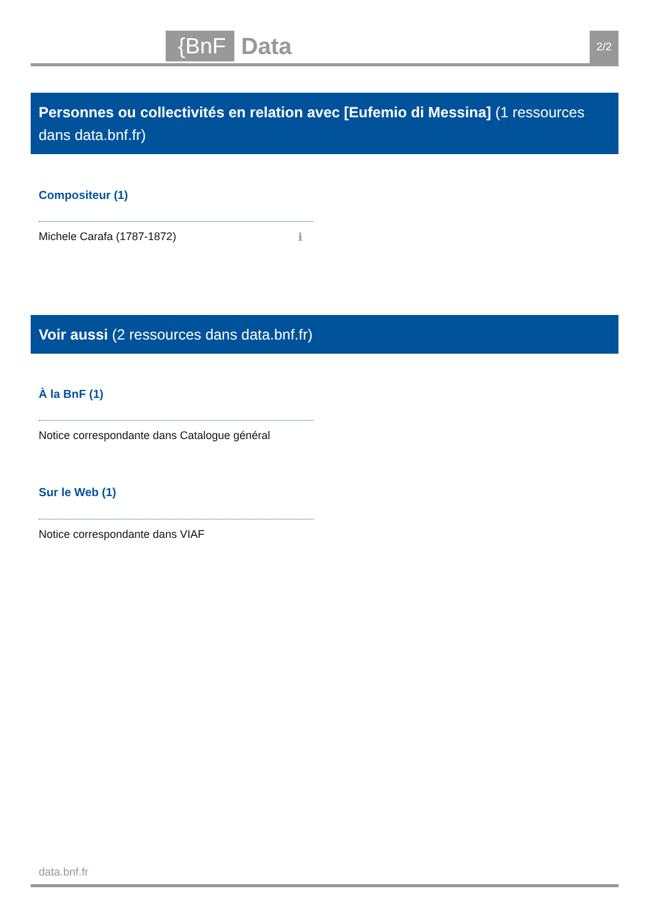{BnF
Data 2/2
Personnes ou collectivités en relation avec [Eufemio di Messina] (1 ressources dans data.bnf.fr)
Compositeur (1)
Michele Carafa (1787-1872) ℹ
Voir aussi (2 ressources dans data.bnf.fr)
À la BnF (1)
Notice correspondante dans Catalogue général
Sur le Web (1)
Notice correspondante dans VIAF
data.bnf.fr